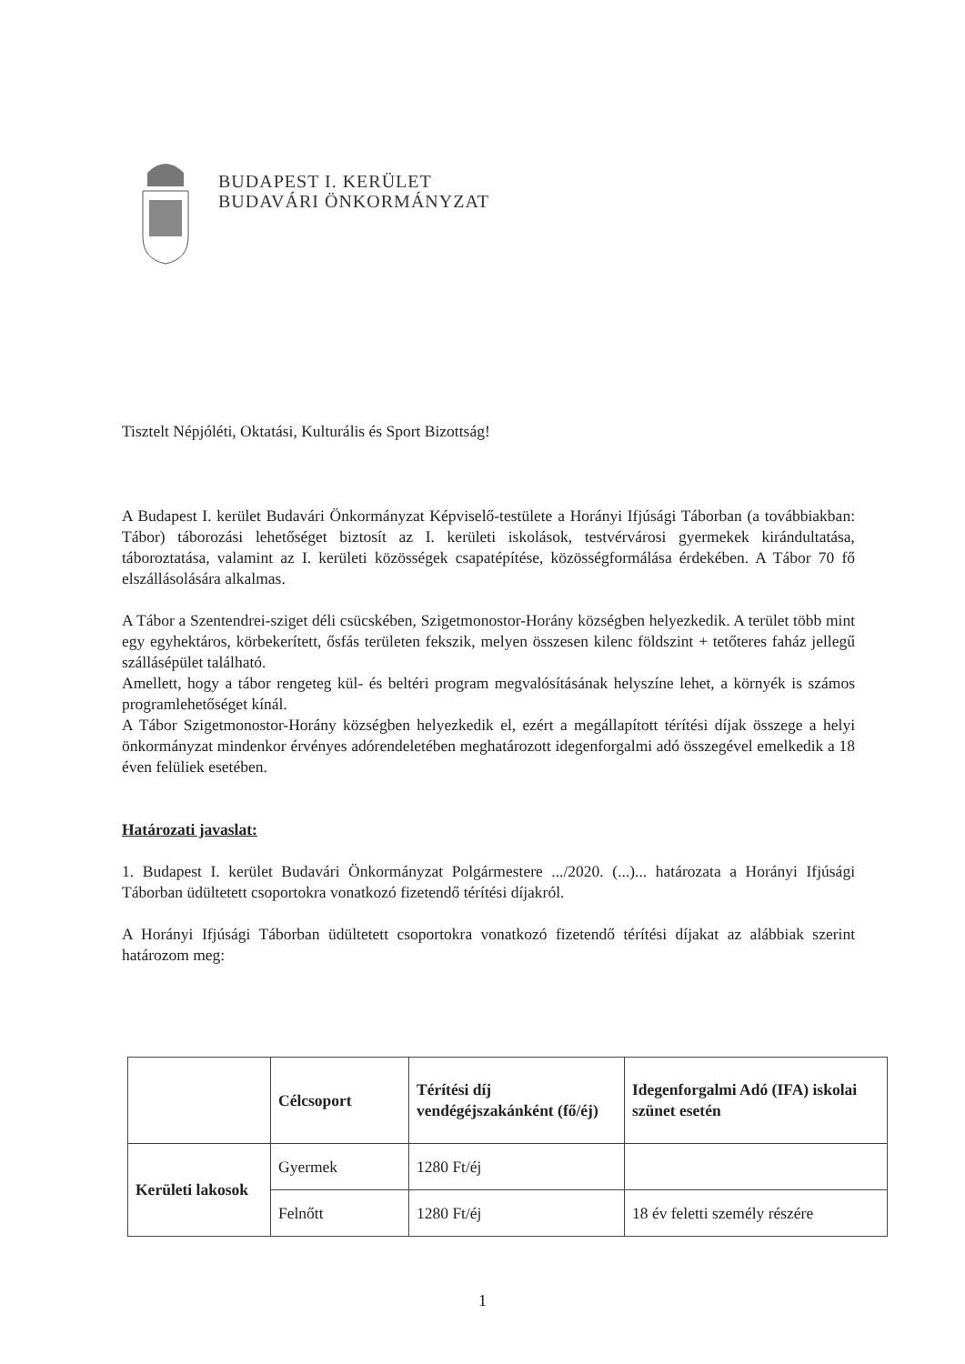BUDAPEST I. KERÜLET
BUDAVÁRI ÖNKORMÁNYZAT
Tisztelt Népjóléti, Oktatási, Kulturális és Sport Bizottság!
A Budapest I. kerület Budavári Önkormányzat Képviselő-testülete a Horányi Ifjúsági Táborban (a továbbiakban: Tábor) táborozási lehetőséget biztosít az I. kerületi iskolások, testvérvárosi gyermekek kirándultatása, táboroztatása, valamint az I. kerületi közösségek csapatépítése, közösségformálása érdekében. A Tábor 70 fő elszállásolására alkalmas.
A Tábor a Szentendrei-sziget déli csücskében, Szigetmonostor-Horány községben helyezkedik. A terület több mint egy egyhektáros, körbekerített, ősfás területen fekszik, melyen összesen kilenc földszint + tetőteres faház jellegű szállásépület található.
Amellett, hogy a tábor rengeteg kül- és beltéri program megvalósításának helyszíne lehet, a környék is számos programlehetőséget kínál.
A Tábor Szigetmonostor-Horány községben helyezkedik el, ezért a megállapított térítési díjak összege a helyi önkormányzat mindenkor érvényes adórendeletében meghatározott idegenforgalmi adó összegével emelkedik a 18 éven felüliek esetében.
Határozati javaslat:
1. Budapest I. kerület Budavári Önkormányzat Polgármestere .../2020. (...)... határozata a Horányi Ifjúsági Táborban üdültetett csoportokra vonatkozó fizetendő térítési díjakról.
A Horányi Ifjúsági Táborban üdültetett csoportokra vonatkozó fizetendő térítési díjakat az alábbiak szerint határozom meg:
| | Célcsoport | Térítési díj vendégéjszakánként (fő/éj) | Idegenforgalmi Adó (IFA) iskolai szünet esetén |
| --- | --- | --- | --- |
| Kerületi lakosok | Gyermek | 1280 Ft/éj | |
| | Felnőtt | 1280 Ft/éj | 18 év feletti személy részére |
1